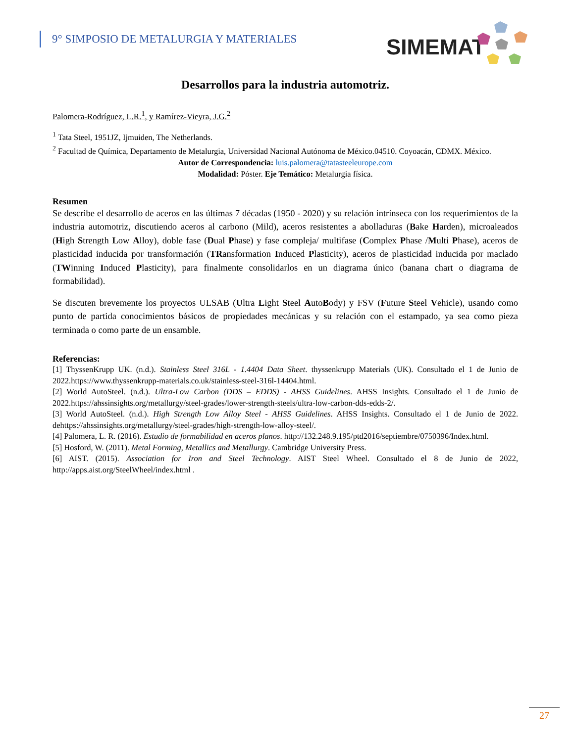9° SIMPOSIO DE METALURGIA Y MATERIALES
SIMEMAT
Desarrollos para la industria automotriz.
Palomera-Rodríguez, L.R.<sup>1</sup>, y Ramírez-Vieyra, J.G.<sup>2</sup>
<sup>1</sup> Tata Steel, 1951JZ, Ijmuiden, The Netherlands.
<sup>2</sup> Facultad de Química, Departamento de Metalurgia, Universidad Nacional Autónoma de México.04510. Coyoacán, CDMX. México.
Autor de Correspondencia: luis.palomera@tatasteeleurope.com
Modalidad: Póster. Eje Temático: Metalurgia física.
Resumen
Se describe el desarrollo de aceros en las últimas 7 décadas (1950 - 2020) y su relación intrínseca con los requerimientos de la industria automotriz, discutiendo aceros al carbono (Mild), aceros resistentes a abolladuras (Bake Harden), microaleados (High Strength Low Alloy), doble fase (Dual Phase) y fase compleja/ multifase (Complex Phase /Multi Phase), aceros de plasticidad inducida por transformación (TRansformation Induced Plasticity), aceros de plasticidad inducida por maclado (TWinning Induced Plasticity), para finalmente consolidarlos en un diagrama único (banana chart o diagrama de formabilidad).
Se discuten brevemente los proyectos ULSAB (Ultra Light Steel AutoBody) y FSV (Future Steel Vehicle), usando como punto de partida conocimientos básicos de propiedades mecánicas y su relación con el estampado, ya sea como pieza terminada o como parte de un ensamble.
Referencias:
[1] ThyssenKrupp UK. (n.d.). Stainless Steel 316L - 1.4404 Data Sheet. thyssenkrupp Materials (UK). Consultado el 1 de Junio de 2022.https://www.thyssenkrupp-materials.co.uk/stainless-steel-316l-14404.html.
[2] World AutoSteel. (n.d.). Ultra-Low Carbon (DDS – EDDS) - AHSS Guidelines. AHSS Insights. Consultado el 1 de Junio de 2022.https://ahssinsights.org/metallurgy/steel-grades/lower-strength-steels/ultra-low-carbon-dds-edds-2/.
[3] World AutoSteel. (n.d.). High Strength Low Alloy Steel - AHSS Guidelines. AHSS Insights. Consultado el 1 de Junio de 2022. dehttps://ahssinsights.org/metallurgy/steel-grades/high-strength-low-alloy-steel/.
[4] Palomera, L. R. (2016). Estudio de formabilidad en aceros planos. http://132.248.9.195/ptd2016/septiembre/0750396/Index.html.
[5] Hosford, W. (2011). Metal Forming, Metallics and Metallurgy. Cambridge University Press.
[6] AIST. (2015). Association for Iron and Steel Technology. AIST Steel Wheel. Consultado el 8 de Junio de 2022, http://apps.aist.org/SteelWheel/index.html .
27